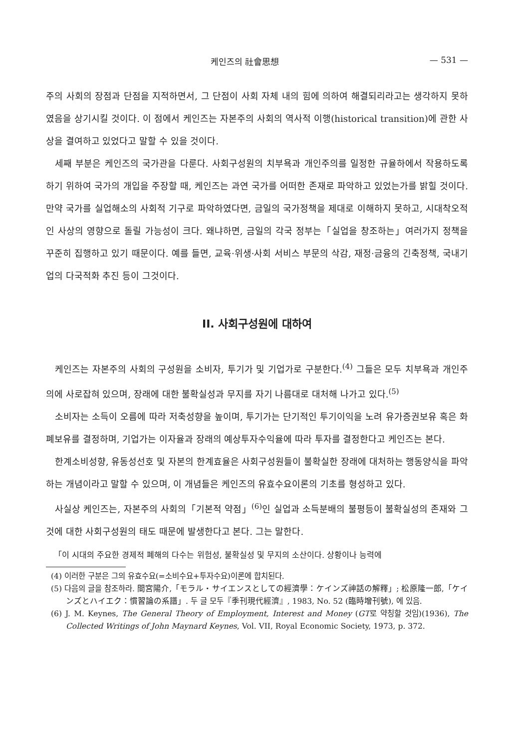케인즈의 社會思想 — 531 —
주의 사회의 장점과 단점을 지적하면서, 그 단점이 사회 자체 내의 힘에 의하여 해결되리라고는 생각하지 못하였음을 상기시킬 것이다. 이 점에서 케인즈는 자본주의 사회의 역사적 이행(historical transition)에 관한 사상을 결여하고 있었다고 말할 수 있을 것이다.
세째 부분은 케인즈의 국가관을 다룬다. 사회구성원의 치부욕과 개인주의를 일정한 규율하에서 작용하도록 하기 위하여 국가의 개입을 주장할 때, 케인즈는 과연 국가를 어떠한 존재로 파악하고 있었는가를 밝힐 것이다. 만약 국가를 실업해소의 사회적 기구로 파악하였다면, 금일의 국가정책을 제대로 이해하지 못하고, 시대착오적인 사상의 영향으로 돌릴 가능성이 크다. 왜냐하면, 금일의 각국 정부는「실업을 창조하는」여러가지 정책을 꾸준히 집행하고 있기 때문이다. 예를 들면, 교육·위생·사회 서비스 부문의 삭감, 재정·금융의 긴축정책, 국내기업의 다국적화 추진 등이 그것이다.
II. 사회구성원에 대하여
케인즈는 자본주의 사회의 구성원을 소비자, 투기가 및 기업가로 구분한다.<sup>(4)</sup> 그들은 모두 치부욕과 개인주의에 사로잡혀 있으며, 장래에 대한 불확실성과 무지를 자기 나름대로 대처해 나가고 있다.<sup>(5)</sup>
소비자는 소득이 오름에 따라 저축성향을 높이며, 투기가는 단기적인 투기이익을 노려 유가증권보유 혹은 화폐보유를 결정하며, 기업가는 이자율과 장래의 예상투자수익율에 따라 투자를 결정한다고 케인즈는 본다.
한계소비성향, 유동성선호 및 자본의 한계효율은 사회구성원들이 불확실한 장래에 대처하는 행동양식을 파악하는 개념이라고 말할 수 있으며, 이 개념들은 케인즈의 유효수요이론의 기초를 형성하고 있다.
사실상 케인즈는, 자본주의 사회의「기본적 약점」<sup>(6)</sup>인 실업과 소득분배의 불평등이 불확실성의 존재와 그것에 대한 사회구성원의 태도 때문에 발생한다고 본다. 그는 말한다.
「이 시대의 주요한 경제적 폐해의 다수는 위험성, 불확실성 및 무지의 소산이다. 상황이나 능력에
(4) 이러한 구분은 그의 유효수요(=소비수요+투자수요)이론에 합치된다.
(5) 다음의 글을 참조하라. 間宮陽介,「モラル・サイエンスとしての經濟學：ケインズ神話の解釋」; 松原隆一郎,「ケインズとハイエク：慣習論の系譜」. 두 글 모두『季刊現代經濟』, 1983, No. 52 (臨時增刊號), 에 있음.
(6) J. M. Keynes, The General Theory of Employment, Interest and Money (GT로 약칭할 것임)(1936), The Collected Writings of John Maynard Keynes, Vol. VII, Royal Economic Society, 1973, p. 372.